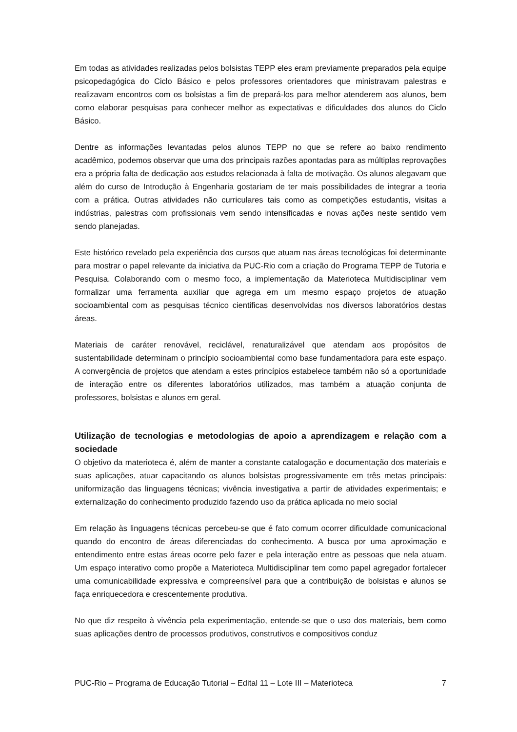Em todas as atividades realizadas pelos bolsistas TEPP eles eram previamente preparados pela equipe psicopedagógica do Ciclo Básico e pelos professores orientadores que ministravam palestras e realizavam encontros com os bolsistas a fim de prepará-los para melhor atenderem aos alunos, bem como elaborar pesquisas para conhecer melhor as expectativas e dificuldades dos alunos do Ciclo Básico.
Dentre as informações levantadas pelos alunos TEPP no que se refere ao baixo rendimento acadêmico, podemos observar que uma dos principais razões apontadas para as múltiplas reprovações era a própria falta de dedicação aos estudos relacionada à falta de motivação. Os alunos alegavam que além do curso de Introdução à Engenharia gostariam de ter mais possibilidades de integrar a teoria com a prática. Outras atividades não curriculares tais como as competições estudantis, visitas a indústrias, palestras com profissionais vem sendo intensificadas e novas ações neste sentido vem sendo planejadas.
Este histórico revelado pela experiência dos cursos que atuam nas áreas tecnológicas foi determinante para mostrar o papel relevante da iniciativa da PUC-Rio com a criação do Programa TEPP de Tutoria e Pesquisa. Colaborando com o mesmo foco, a implementação da Materioteca Multidisciplinar vem formalizar uma ferramenta auxiliar que agrega em um mesmo espaço projetos de atuação socioambiental com as pesquisas técnico cientificas desenvolvidas nos diversos laboratórios destas áreas.
Materiais de caráter renovável, reciclável, renaturalizável que atendam aos propósitos de sustentabilidade determinam o princípio socioambiental como base fundamentadora para este espaço. A convergência de projetos que atendam a estes princípios estabelece também não só a oportunidade de interação entre os diferentes laboratórios utilizados, mas também a atuação conjunta de professores, bolsistas e alunos em geral.
Utilização de tecnologias e metodologias de apoio a aprendizagem e relação com a sociedade
O objetivo da materioteca é, além de manter a constante catalogação e documentação dos materiais e suas aplicações, atuar capacitando os alunos bolsistas progressivamente em três metas principais: uniformização das linguagens técnicas; vivência investigativa a partir de atividades experimentais; e externalização do conhecimento produzido fazendo uso da prática aplicada no meio social
Em relação às linguagens técnicas percebeu-se que é fato comum ocorrer dificuldade comunicacional quando do encontro de áreas diferenciadas do conhecimento. A busca por uma aproximação e entendimento entre estas áreas ocorre pelo fazer e pela interação entre as pessoas que nela atuam. Um espaço interativo como propõe a Materioteca Multidisciplinar tem como papel agregador fortalecer uma comunicabilidade expressiva e compreensível para que a contribuição de bolsistas e alunos se faça enriquecedora e crescentemente produtiva.
No que diz respeito à vivência pela experimentação, entende-se que o uso dos materiais, bem como suas aplicações dentro de processos produtivos, construtivos e compositivos conduz
PUC-Rio – Programa de Educação Tutorial – Edital 11 – Lote III – Materioteca 7